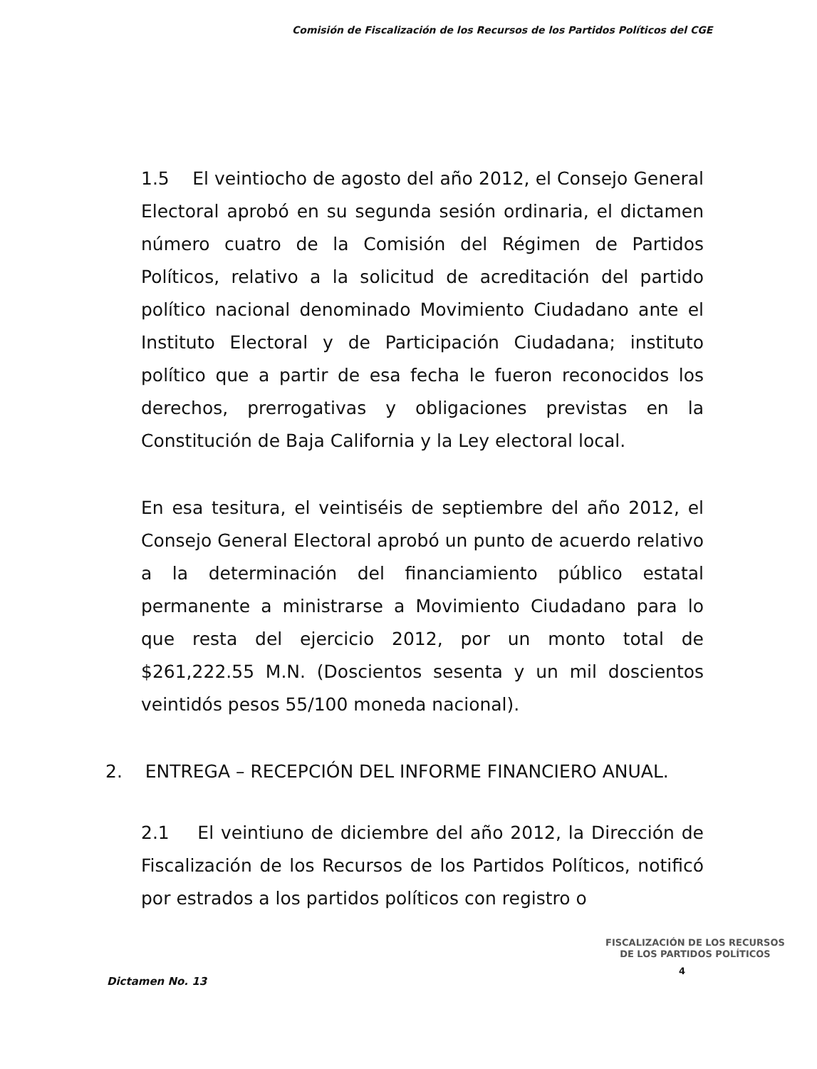Comisión de Fiscalización de los Recursos de los Partidos Políticos del CGE
1.5 El veintiocho de agosto del año 2012, el Consejo General Electoral aprobó en su segunda sesión ordinaria, el dictamen número cuatro de la Comisión del Régimen de Partidos Políticos, relativo a la solicitud de acreditación del partido político nacional denominado Movimiento Ciudadano ante el Instituto Electoral y de Participación Ciudadana; instituto político que a partir de esa fecha le fueron reconocidos los derechos, prerrogativas y obligaciones previstas en la Constitución de Baja California y la Ley electoral local.
En esa tesitura, el veintiséis de septiembre del año 2012, el Consejo General Electoral aprobó un punto de acuerdo relativo a la determinación del financiamiento público estatal permanente a ministrarse a Movimiento Ciudadano para lo que resta del ejercicio 2012, por un monto total de $261,222.55 M.N. (Doscientos sesenta y un mil doscientos veintidós pesos 55/100 moneda nacional).
2. ENTREGA – RECEPCIÓN DEL INFORME FINANCIERO ANUAL.
2.1 El veintiuno de diciembre del año 2012, la Dirección de Fiscalización de los Recursos de los Partidos Políticos, notificó por estrados a los partidos políticos con registro o
FISCALIZACIÓN DE LOS RECURSOS
DE LOS PARTIDOS POLÍTICOS
Dictamen No. 13
4